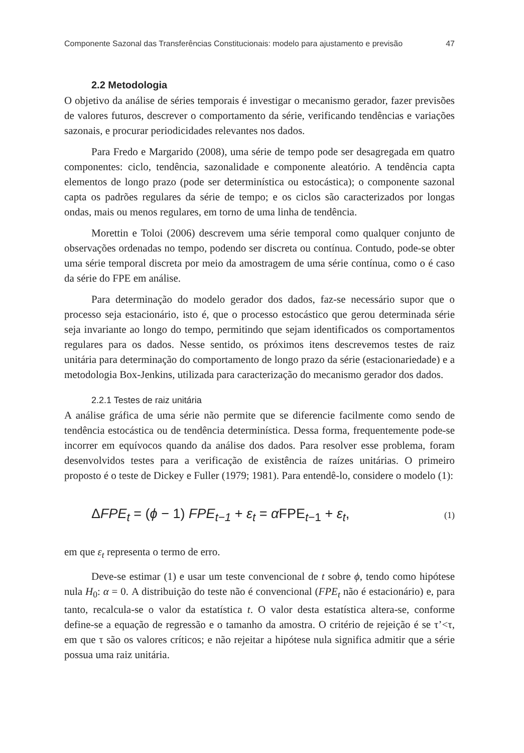Componente Sazonal das Transferências Constitucionais: modelo para ajustamento e previsão 47
2.2 Metodologia
O objetivo da análise de séries temporais é investigar o mecanismo gerador, fazer previsões de valores futuros, descrever o comportamento da série, verificando tendências e variações sazonais, e procurar periodicidades relevantes nos dados.
Para Fredo e Margarido (2008), uma série de tempo pode ser desagregada em quatro componentes: ciclo, tendência, sazonalidade e componente aleatório. A tendência capta elementos de longo prazo (pode ser determinística ou estocástica); o componente sazonal capta os padrões regulares da série de tempo; e os ciclos são caracterizados por longas ondas, mais ou menos regulares, em torno de uma linha de tendência.
Morettin e Toloi (2006) descrevem uma série temporal como qualquer conjunto de observações ordenadas no tempo, podendo ser discreta ou contínua. Contudo, pode-se obter uma série temporal discreta por meio da amostragem de uma série contínua, como o é caso da série do FPE em análise.
Para determinação do modelo gerador dos dados, faz-se necessário supor que o processo seja estacionário, isto é, que o processo estocástico que gerou determinada série seja invariante ao longo do tempo, permitindo que sejam identificados os comportamentos regulares para os dados. Nesse sentido, os próximos itens descrevemos testes de raiz unitária para determinação do comportamento de longo prazo da série (estacionariedade) e a metodologia Box-Jenkins, utilizada para caracterização do mecanismo gerador dos dados.
2.2.1 Testes de raiz unitária
A análise gráfica de uma série não permite que se diferencie facilmente como sendo de tendência estocástica ou de tendência determinística. Dessa forma, frequentemente pode-se incorrer em equívocos quando da análise dos dados. Para resolver esse problema, foram desenvolvidos testes para a verificação de existência de raízes unitárias. O primeiro proposto é o teste de Dickey e Fuller (1979; 1981). Para entendê-lo, considere o modelo (1):
ΔFPE<sub>t</sub> = (ϕ − 1) FPE<sub>t−1</sub> + ε<sub>t</sub> = α FPE<sub>t−1</sub> + ε<sub>t</sub>, (1)
em que ε<sub>t</sub> representa o termo de erro.
Deve-se estimar (1) e usar um teste convencional de t sobre ϕ, tendo como hipótese nula H<sub>0</sub>: α = 0. A distribuição do teste não é convencional (FPE<sub>t</sub> não é estacionário) e, para tanto, recalcula-se o valor da estatística t. O valor desta estatística altera-se, conforme define-se a equação de regressão e o tamanho da amostra. O critério de rejeição é se τ’<τ, em que τ são os valores críticos; e não rejeitar a hipótese nula significa admitir que a série possua uma raiz unitária.